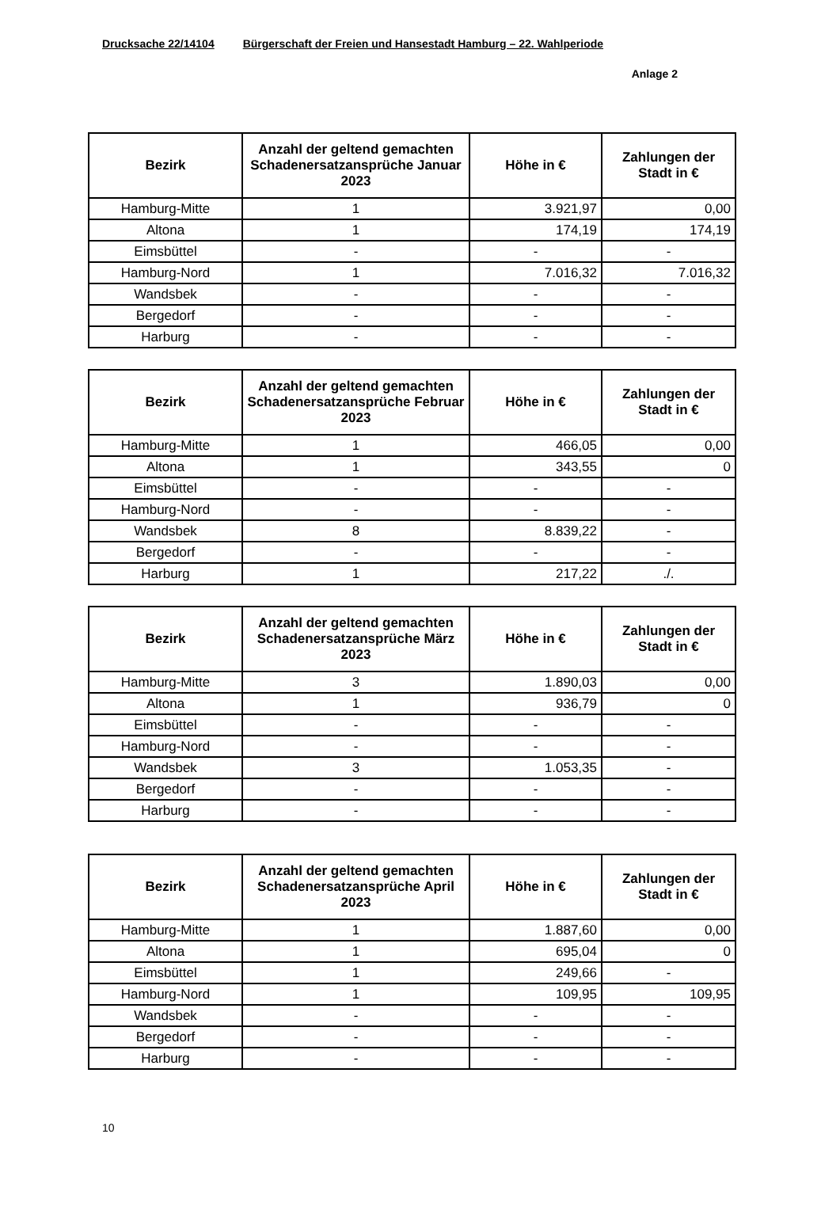Drucksache 22/14104 Bürgerschaft der Freien und Hansestadt Hamburg – 22. Wahlperiode
Anlage 2
| Bezirk | Anzahl der geltend gemachten Schadenersatzansprüche Januar 2023 | Höhe in € | Zahlungen der Stadt in € |
| --- | --- | --- | --- |
| Hamburg-Mitte | 1 | 3.921,97 | 0,00 |
| Altona | 1 | 174,19 | 174,19 |
| Eimsbüttel | - | - | - |
| Hamburg-Nord | 1 | 7.016,32 | 7.016,32 |
| Wandsbek | - | - | - |
| Bergedorf | - | - | - |
| Harburg | - | - | - |
| Bezirk | Anzahl der geltend gemachten Schadenersatzansprüche Februar 2023 | Höhe in € | Zahlungen der Stadt in € |
| --- | --- | --- | --- |
| Hamburg-Mitte | 1 | 466,05 | 0,00 |
| Altona | 1 | 343,55 | 0 |
| Eimsbüttel | - | - | - |
| Hamburg-Nord | - | - | - |
| Wandsbek | 8 | 8.839,22 | - |
| Bergedorf | - | - | - |
| Harburg | 1 | 217,22 | ./. |
| Bezirk | Anzahl der geltend gemachten Schadenersatzansprüche März 2023 | Höhe in € | Zahlungen der Stadt in € |
| --- | --- | --- | --- |
| Hamburg-Mitte | 3 | 1.890,03 | 0,00 |
| Altona | 1 | 936,79 | 0 |
| Eimsbüttel | - | - | - |
| Hamburg-Nord | - | - | - |
| Wandsbek | 3 | 1.053,35 | - |
| Bergedorf | - | - | - |
| Harburg | - | - | - |
| Bezirk | Anzahl der geltend gemachten Schadenersatzansprüche April 2023 | Höhe in € | Zahlungen der Stadt in € |
| --- | --- | --- | --- |
| Hamburg-Mitte | 1 | 1.887,60 | 0,00 |
| Altona | 1 | 695,04 | 0 |
| Eimsbüttel | 1 | 249,66 | - |
| Hamburg-Nord | 1 | 109,95 | 109,95 |
| Wandsbek | - | - | - |
| Bergedorf | - | - | - |
| Harburg | - | - | - |
10